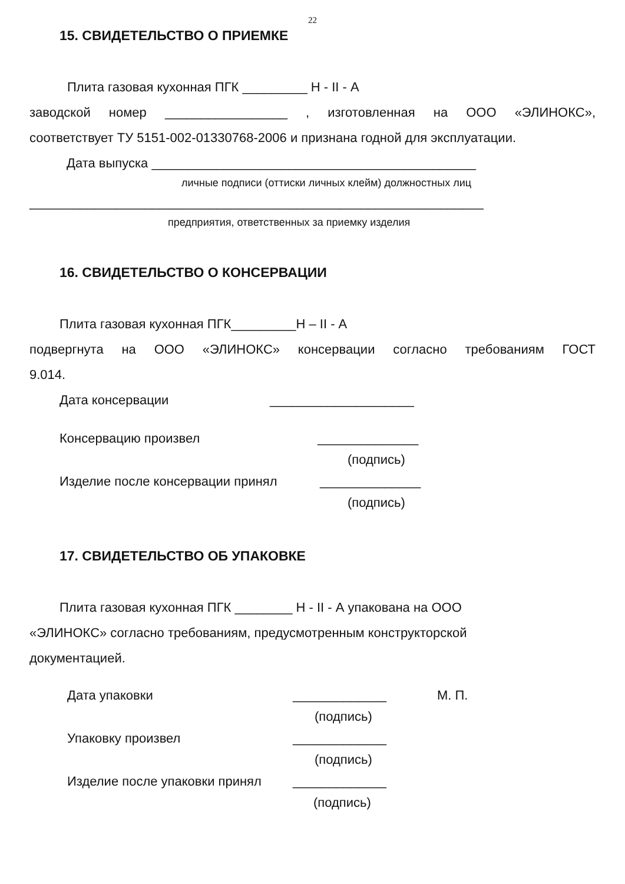22
15. СВИДЕТЕЛЬСТВО О ПРИЕМКЕ
Плита газовая кухонная ПГК _________ Н - II - А
заводской номер _________________ , изготовленная на ООО «ЭЛИНОКС»,
соответствует ТУ 5151-002-01330768-2006 и признана годной для эксплуатации.
Дата выпуска _____________________________________________
личные подписи (оттиски личных клейм) должностных лиц
_______________________________________________________________
предприятия, ответственных за приемку изделия
16. СВИДЕТЕЛЬСТВО О КОНСЕРВАЦИИ
Плита газовая кухонная ПГК_________Н – II - А
подвергнута на ООО «ЭЛИНОКС» консервации согласно требованиям ГОСТ
9.014.
Дата консервации ____________________
Консервацию произвел ______________
(подпись)
Изделие после консервации принял ______________
(подпись)
17. СВИДЕТЕЛЬСТВО ОБ УПАКОВКЕ
Плита газовая кухонная ПГК ________ Н - II - А упакована на ООО
«ЭЛИНОКС» согласно требованиям, предусмотренным конструкторской
документацией.
Дата упаковки _____________ М. П.
(подпись)
Упаковку произвел _____________
(подпись)
Изделие после упаковки принял _____________
(подпись)